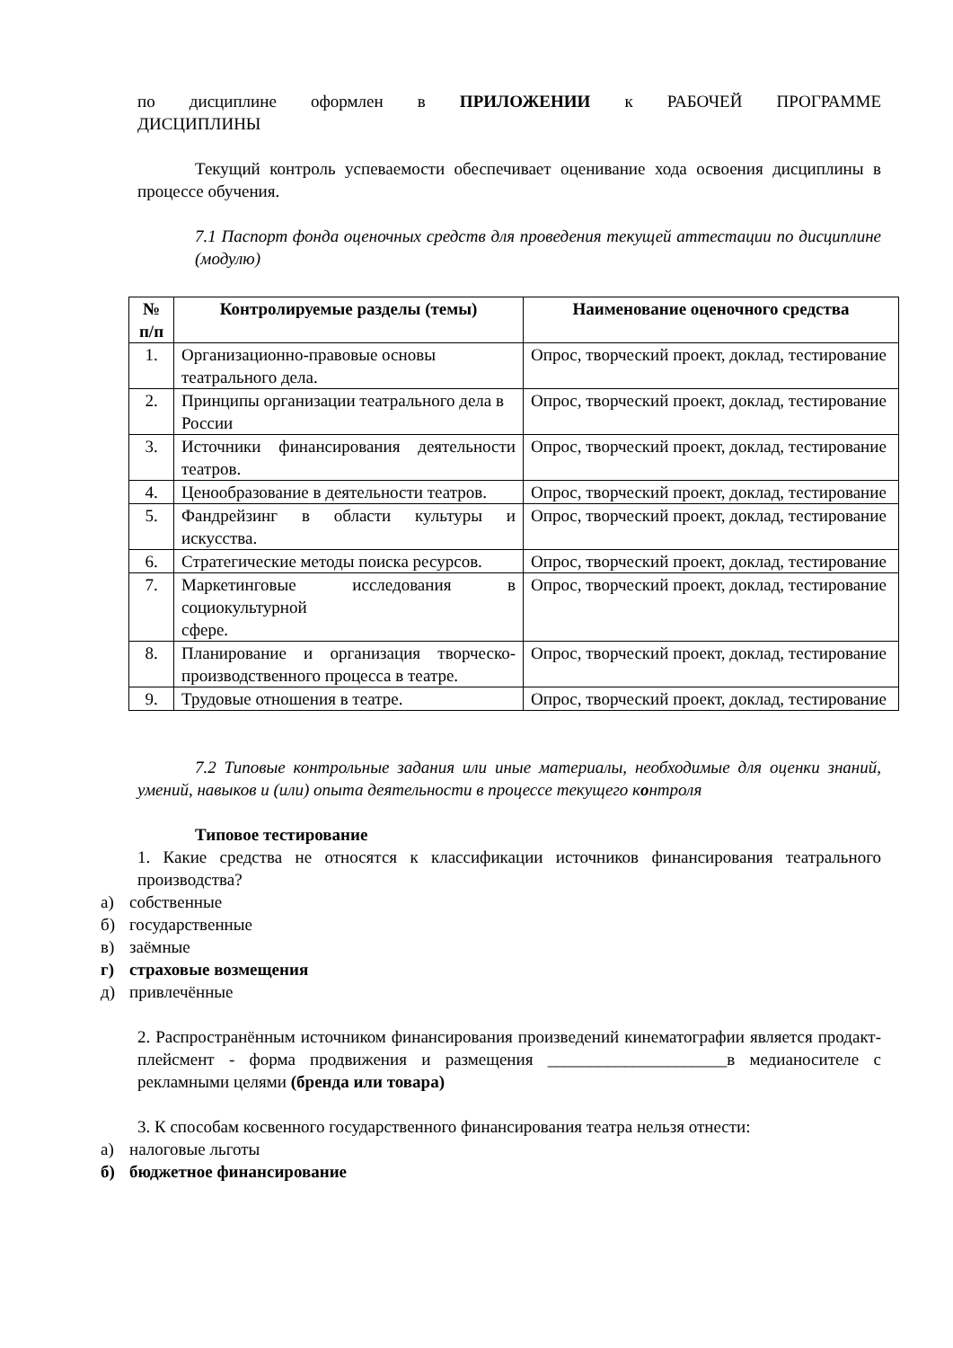по дисциплине оформлен в ПРИЛОЖЕНИИ к РАБОЧЕЙ ПРОГРАММЕ
ДИСЦИПЛИНЫ
Текущий контроль успеваемости обеспечивает оценивание хода освоения дисциплины в процессе обучения.
7.1 Паспорт фонда оценочных средств для проведения текущей аттестации по дисциплине (модулю)
| № п/п | Контролируемые разделы (темы) | Наименование оценочного средства |
| --- | --- | --- |
| 1. | Организационно-правовые основы театрального дела. | Опрос, творческий проект, доклад, тестирование |
| 2. | Принципы организации театрального дела в России | Опрос, творческий проект, доклад, тестирование |
| 3. | Источники финансирования деятельности театров. | Опрос, творческий проект, доклад, тестирование |
| 4. | Ценообразование в деятельности театров. | Опрос, творческий проект, доклад, тестирование |
| 5. | Фандрейзинг в области культуры и искусства. | Опрос, творческий проект, доклад, тестирование |
| 6. | Стратегические методы поиска ресурсов. | Опрос, творческий проект, доклад, тестирование |
| 7. | Маркетинговые исследования в социокультурной сфере. | Опрос, творческий проект, доклад, тестирование |
| 8. | Планирование и организация творческо-производственного процесса в театре. | Опрос, творческий проект, доклад, тестирование |
| 9. | Трудовые отношения в театре. | Опрос, творческий проект, доклад, тестирование |
7.2 Типовые контрольные задания или иные материалы, необходимые для оценки знаний, умений, навыков и (или) опыта деятельности в процессе текущего контроля
Типовое тестирование
1. Какие средства не относятся к классификации источников финансирования театрального производства?
а) собственные
б) государственные
в) заёмные
г) страховые возмещения
д) привлечённые
2. Распространённым источником финансирования произведений кинематографии является продакт-плейсмент - форма продвижения и размещения _____________________в медианосителе с рекламными целями (бренда или товара)
3. К способам косвенного государственного финансирования театра нельзя отнести:
а) налоговые льготы
б) бюджетное финансирование